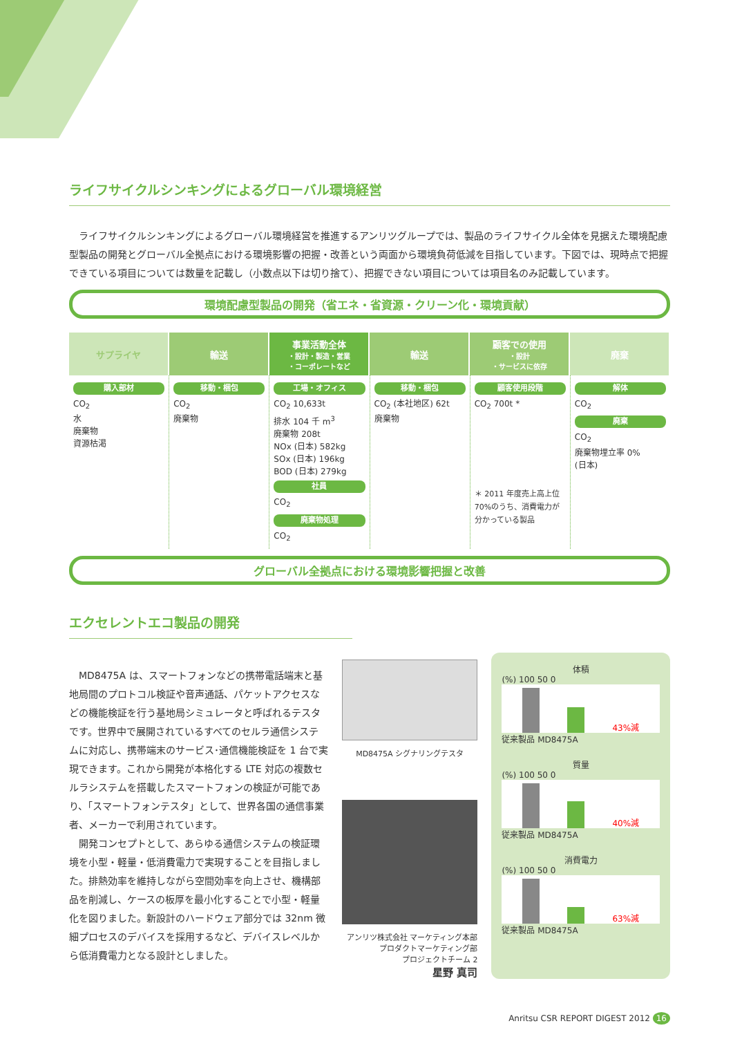ライフサイクルシンキングによるグローバル環境経営
　ライフサイクルシンキングによるグローバル環境経営を推進するアンリツグループでは、製品のライフサイクル全体を見据えた環境配慮型製品の開発とグローバル全拠点における環境影響の把握・改善という両面から環境負荷低減を目指しています。下図では、現時点で把握できている項目については数量を記載し（小数点以下は切り捨て）、把握できない項目については項目名のみ記載しています。
環境配慮型製品の開発（省エネ・省資源・クリーン化・環境貢献）
サプライヤ 輸送 事業活動全体
・設計・製造・営業
・コーポレートなど
輸送 顧客での使用
・設計
・サービスに依存
廃棄
購入部材
CO<sub>2</sub>
水
廃棄物
資源枯渇
移動・梱包
CO<sub>2</sub>
廃棄物
工場・オフィス
CO<sub>2</sub> 10,633t
排水 104 千 m<sup>3</sup>
廃棄物 208t
NOx (日本) 582kg
SOx (日本) 196kg
BOD (日本) 279kg
社員
CO<sub>2</sub>
廃棄物処理
CO<sub>2</sub>
移動・梱包
CO<sub>2</sub> (本社地区) 62t
廃棄物
顧客使用段階
CO<sub>2</sub> 700t *
＊ 2011 年度売上高上位70%のうち、消費電力が分かっている製品
解体
CO<sub>2</sub>
廃棄
CO<sub>2</sub>
廃棄物埋立率 0%
(日本)
グローバル全拠点における環境影響把握と改善
エクセレントエコ製品の開発
　MD8475A は、スマートフォンなどの携帯電話端末と基地局間のプロトコル検証や音声通話、パケットアクセスなどの機能検証を行う基地局シミュレータと呼ばれるテスタです。世界中で展開されているすべてのセルラ通信システムに対応し、携帯端末のサービス･通信機能検証を 1 台で実現できます。これから開発が本格化する LTE 対応の複数セルラシステムを搭載したスマートフォンの検証が可能であり、「スマートフォンテスタ」として、世界各国の通信事業者、メーカーで利用されています。
　開発コンセプトとして、あらゆる通信システムの検証環境を小型・軽量・低消費電力で実現することを目指しました。排熱効率を維持しながら空間効率を向上させ、機構部品を削減し、ケースの板厚を最小化することで小型・軽量化を図りました。新設計のハードウェア部分では 32nm 微細プロセスのデバイスを採用するなど、デバイスレベルから低消費電力となる設計としました。
MD8475A シグナリングテスタ
アンリツ株式会社 マーケティング本部
プロダクトマーケティング部
プロジェクトチーム 2
星野 真司
体積
(%) 100 50 0
43%減
従来製品 MD8475A
質量
(%) 100 50 0
40%減
従来製品 MD8475A
消費電力
(%) 100 50 0
63%減
従来製品 MD8475A
Anritsu CSR REPORT DIGEST 2012 16